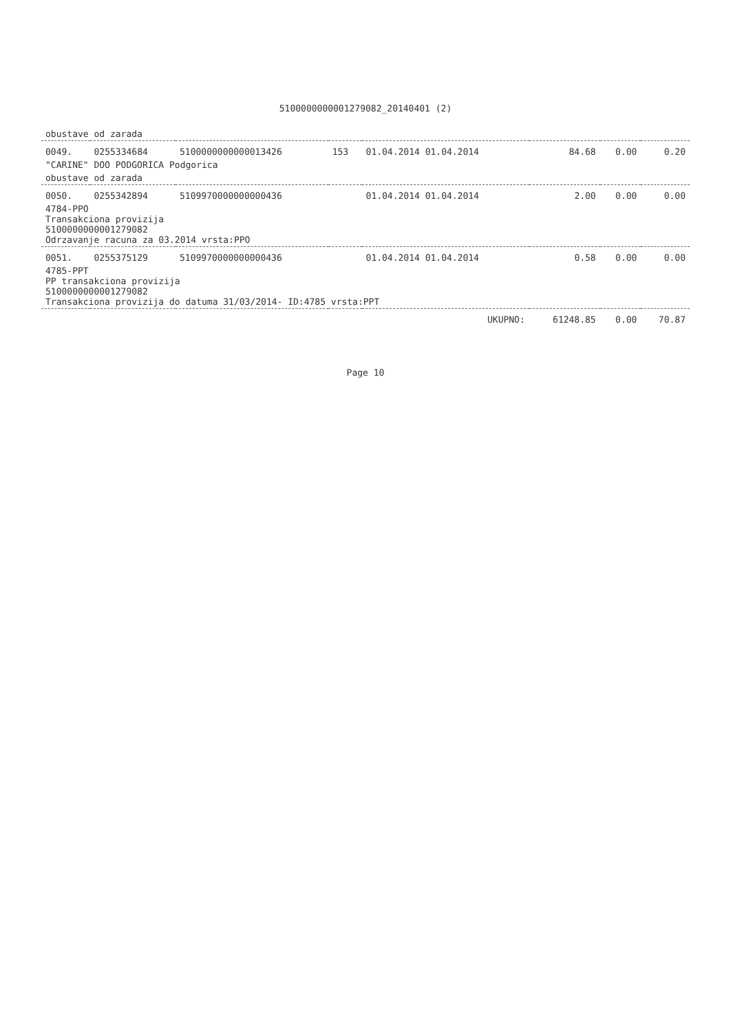5100000000001279082_20140401 (2)
| obustave od zarada | | | | | | | |
| 0049. | 0255334684 | 5100000000000013426 | 153 | 01.04.2014 01.04.2014 | 84.68 | 0.00 | 0.20 |
| "CARINE" DOO PODGORICA Podgorica | | | | | | | |
| obustave od zarada | | | | | | | |
| 0050. | 0255342894 | 5109970000000000436 | | 01.04.2014 01.04.2014 | 2.00 | 0.00 | 0.00 |
| 4784-PPO Transakciona provizija 5100000000001279082 Odrzavanje racuna za 03.2014 vrsta:PPO | | | | | | | |
| 0051. | 0255375129 | 5109970000000000436 | | 01.04.2014 01.04.2014 | 0.58 | 0.00 | 0.00 |
| 4785-PPT PP transakciona provizija 5100000000001279082 Transakciona provizija do datuma 31/03/2014- ID:4785 vrsta:PPT | | | | | | | |
| UKUPNO: | | | | | 61248.85 | 0.00 | 70.87 |
Page 10